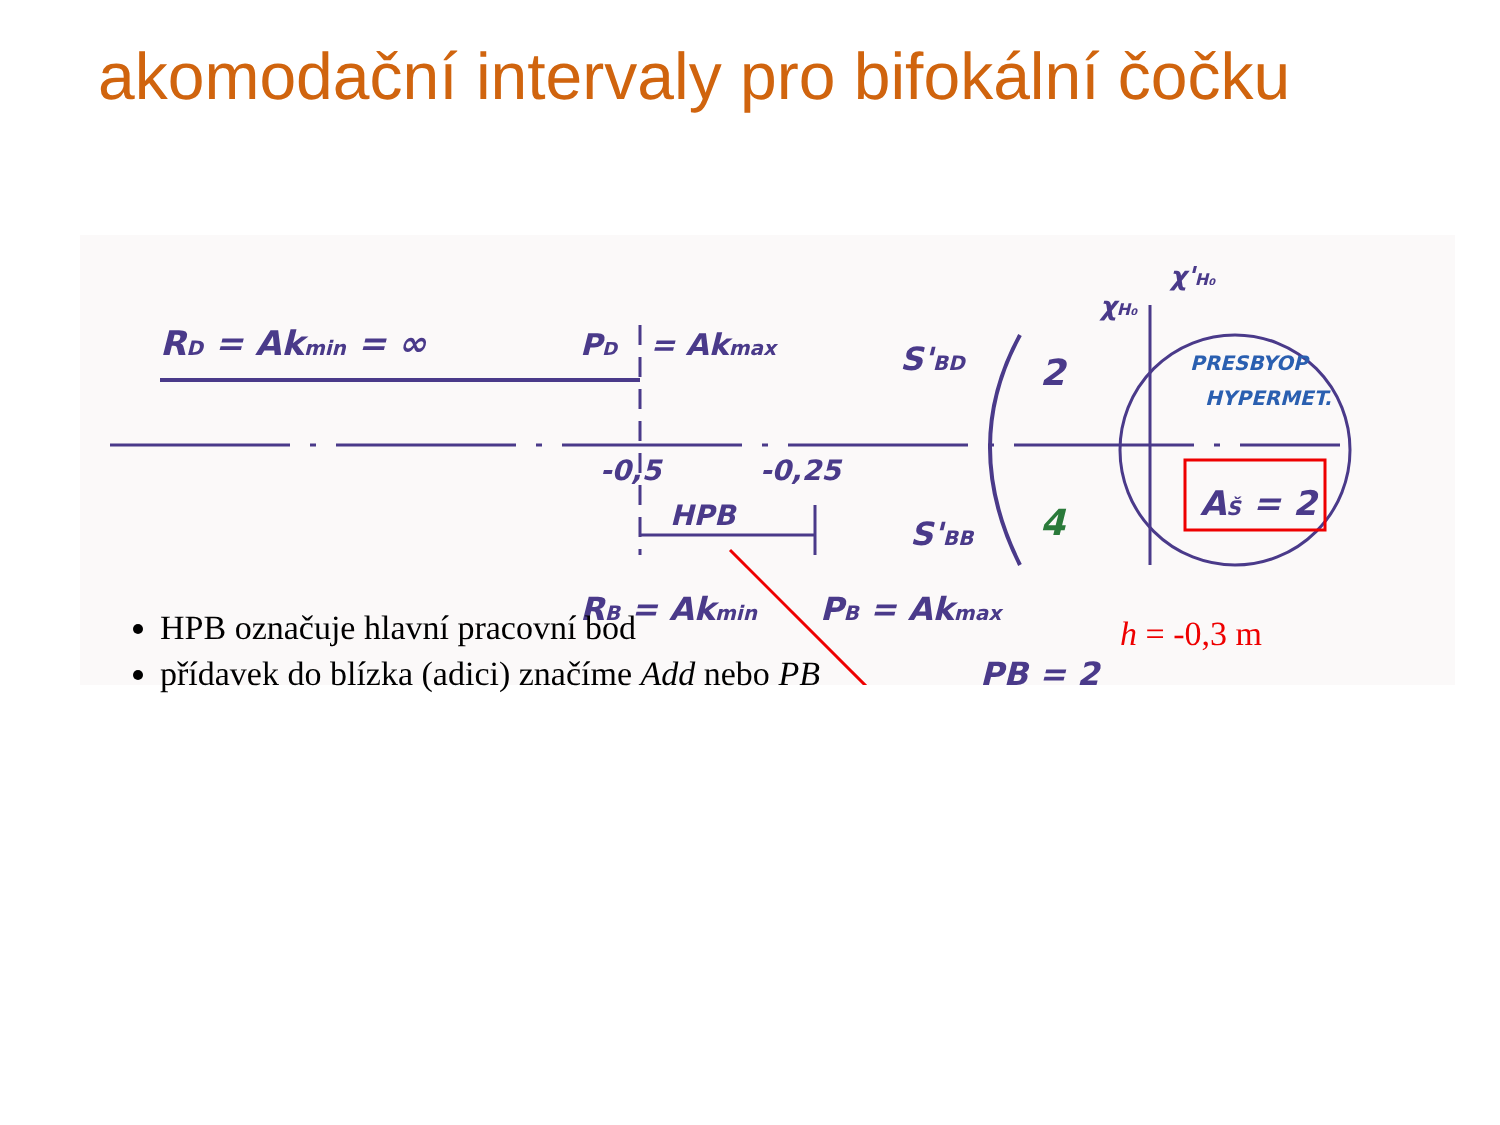akomodační intervaly pro bifokální čočku
RD = Akmin = ∞
PD
= Akmax
-0,5
-0,25
HPB
RB = Akmin
PB = Akmax
PB = 2
S'BD
S'BB
2
4
χH₀
χ'H₀
PRESBYOP
HYPERMET.
AŠ = 2
HPB označuje hlavní pracovní bod
přídavek do blízka (adici) značíme Add nebo PB
h = -0,3 m